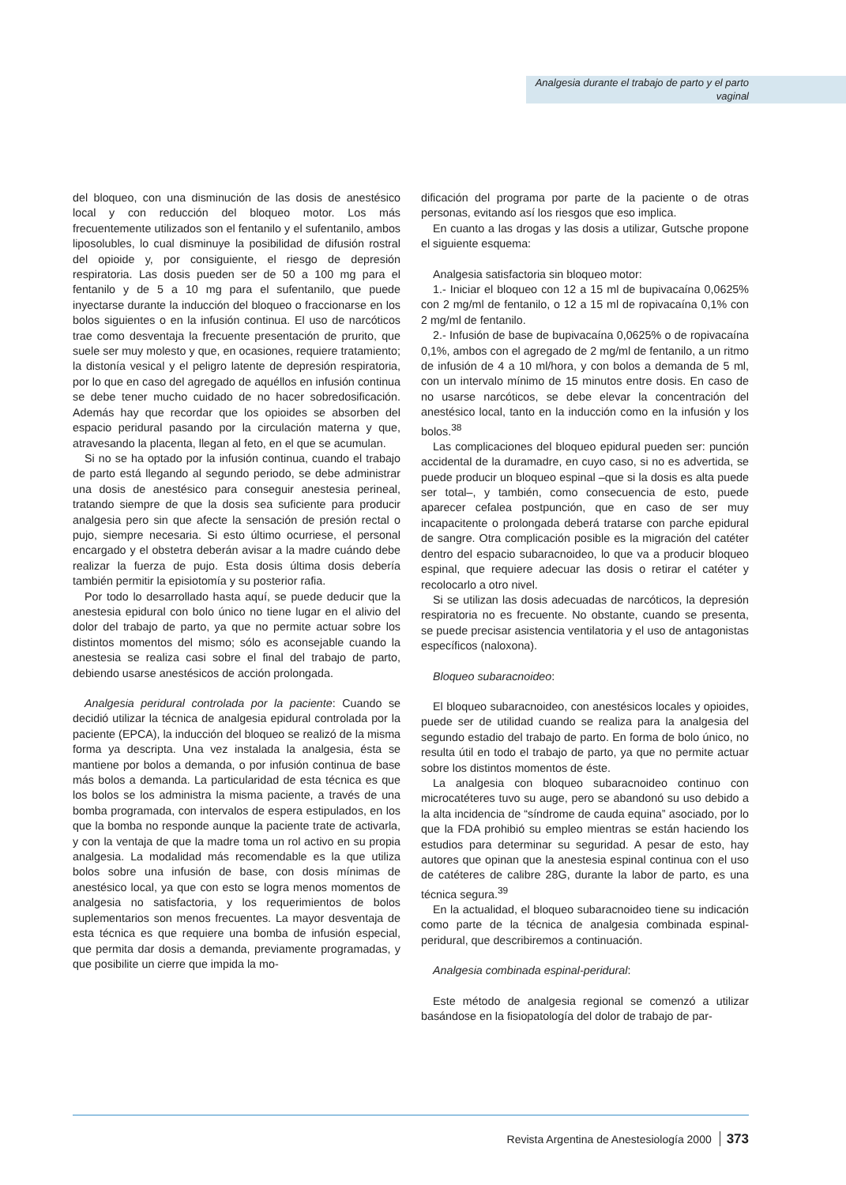Analgesia durante el trabajo de parto y el parto vaginal
del bloqueo, con una disminución de las dosis de anestésico local y con reducción del bloqueo motor. Los más frecuentemente utilizados son el fentanilo y el sufentanilo, ambos liposolubles, lo cual disminuye la posibilidad de difusión rostral del opioide y, por consiguiente, el riesgo de depresión respiratoria. Las dosis pueden ser de 50 a 100 mg para el fentanilo y de 5 a 10 mg para el sufentanilo, que puede inyectarse durante la inducción del bloqueo o fraccionarse en los bolos siguientes o en la infusión continua. El uso de narcóticos trae como desventaja la frecuente presentación de prurito, que suele ser muy molesto y que, en ocasiones, requiere tratamiento; la distonía vesical y el peligro latente de depresión respiratoria, por lo que en caso del agregado de aquéllos en infusión continua se debe tener mucho cuidado de no hacer sobredosificación. Además hay que recordar que los opioides se absorben del espacio peridural pasando por la circulación materna y que, atravesando la placenta, llegan al feto, en el que se acumulan.
Si no se ha optado por la infusión continua, cuando el trabajo de parto está llegando al segundo periodo, se debe administrar una dosis de anestésico para conseguir anestesia perineal, tratando siempre de que la dosis sea suficiente para producir analgesia pero sin que afecte la sensación de presión rectal o pujo, siempre necesaria. Si esto último ocurriese, el personal encargado y el obstetra deberán avisar a la madre cuándo debe realizar la fuerza de pujo. Esta dosis última dosis debería también permitir la episiotomía y su posterior rafia.
Por todo lo desarrollado hasta aquí, se puede deducir que la anestesia epidural con bolo único no tiene lugar en el alivio del dolor del trabajo de parto, ya que no permite actuar sobre los distintos momentos del mismo; sólo es aconsejable cuando la anestesia se realiza casi sobre el final del trabajo de parto, debiendo usarse anestésicos de acción prolongada.
Analgesia peridural controlada por la paciente: Cuando se decidió utilizar la técnica de analgesia epidural controlada por la paciente (EPCA), la inducción del bloqueo se realizó de la misma forma ya descripta. Una vez instalada la analgesia, ésta se mantiene por bolos a demanda, o por infusión continua de base más bolos a demanda. La particularidad de esta técnica es que los bolos se los administra la misma paciente, a través de una bomba programada, con intervalos de espera estipulados, en los que la bomba no responde aunque la paciente trate de activarla, y con la ventaja de que la madre toma un rol activo en su propia analgesia. La modalidad más recomendable es la que utiliza bolos sobre una infusión de base, con dosis mínimas de anestésico local, ya que con esto se logra menos momentos de analgesia no satisfactoria, y los requerimientos de bolos suplementarios son menos frecuentes. La mayor desventaja de esta técnica es que requiere una bomba de infusión especial, que permita dar dosis a demanda, previamente programadas, y que posibilite un cierre que impida la mo-
dificación del programa por parte de la paciente o de otras personas, evitando así los riesgos que eso implica.
En cuanto a las drogas y las dosis a utilizar, Gutsche propone el siguiente esquema:
Analgesia satisfactoria sin bloqueo motor:
1.- Iniciar el bloqueo con 12 a 15 ml de bupivacaína 0,0625% con 2 mg/ml de fentanilo, o 12 a 15 ml de ropivacaína 0,1% con 2 mg/ml de fentanilo.
2.- Infusión de base de bupivacaína 0,0625% o de ropivacaína 0,1%, ambos con el agregado de 2 mg/ml de fentanilo, a un ritmo de infusión de 4 a 10 ml/hora, y con bolos a demanda de 5 ml, con un intervalo mínimo de 15 minutos entre dosis. En caso de no usarse narcóticos, se debe elevar la concentración del anestésico local, tanto en la inducción como en la infusión y los bolos.<sup>38</sup>
Las complicaciones del bloqueo epidural pueden ser: punción accidental de la duramadre, en cuyo caso, si no es advertida, se puede producir un bloqueo espinal –que si la dosis es alta puede ser total–, y también, como consecuencia de esto, puede aparecer cefalea postpunción, que en caso de ser muy incapacitente o prolongada deberá tratarse con parche epidural de sangre. Otra complicación posible es la migración del catéter dentro del espacio subaracnoideo, lo que va a producir bloqueo espinal, que requiere adecuar las dosis o retirar el catéter y recolocarlo a otro nivel.
Si se utilizan las dosis adecuadas de narcóticos, la depresión respiratoria no es frecuente. No obstante, cuando se presenta, se puede precisar asistencia ventilatoria y el uso de antagonistas específicos (naloxona).
Bloqueo subaracnoideo:
El bloqueo subaracnoideo, con anestésicos locales y opioides, puede ser de utilidad cuando se realiza para la analgesia del segundo estadio del trabajo de parto. En forma de bolo único, no resulta útil en todo el trabajo de parto, ya que no permite actuar sobre los distintos momentos de éste.
La analgesia con bloqueo subaracnoideo continuo con microcatéteres tuvo su auge, pero se abandonó su uso debido a la alta incidencia de “síndrome de cauda equina” asociado, por lo que la FDA prohibió su empleo mientras se están haciendo los estudios para determinar su seguridad. A pesar de esto, hay autores que opinan que la anestesia espinal continua con el uso de catéteres de calibre 28G, durante la labor de parto, es una técnica segura.<sup>39</sup>
En la actualidad, el bloqueo subaracnoideo tiene su indicación como parte de la técnica de analgesia combinada espinal-peridural, que describiremos a continuación.
Analgesia combinada espinal-peridural:
Este método de analgesia regional se comenzó a utilizar basándose en la fisiopatología del dolor de trabajo de par-
Revista Argentina de Anestesiología 2000 373